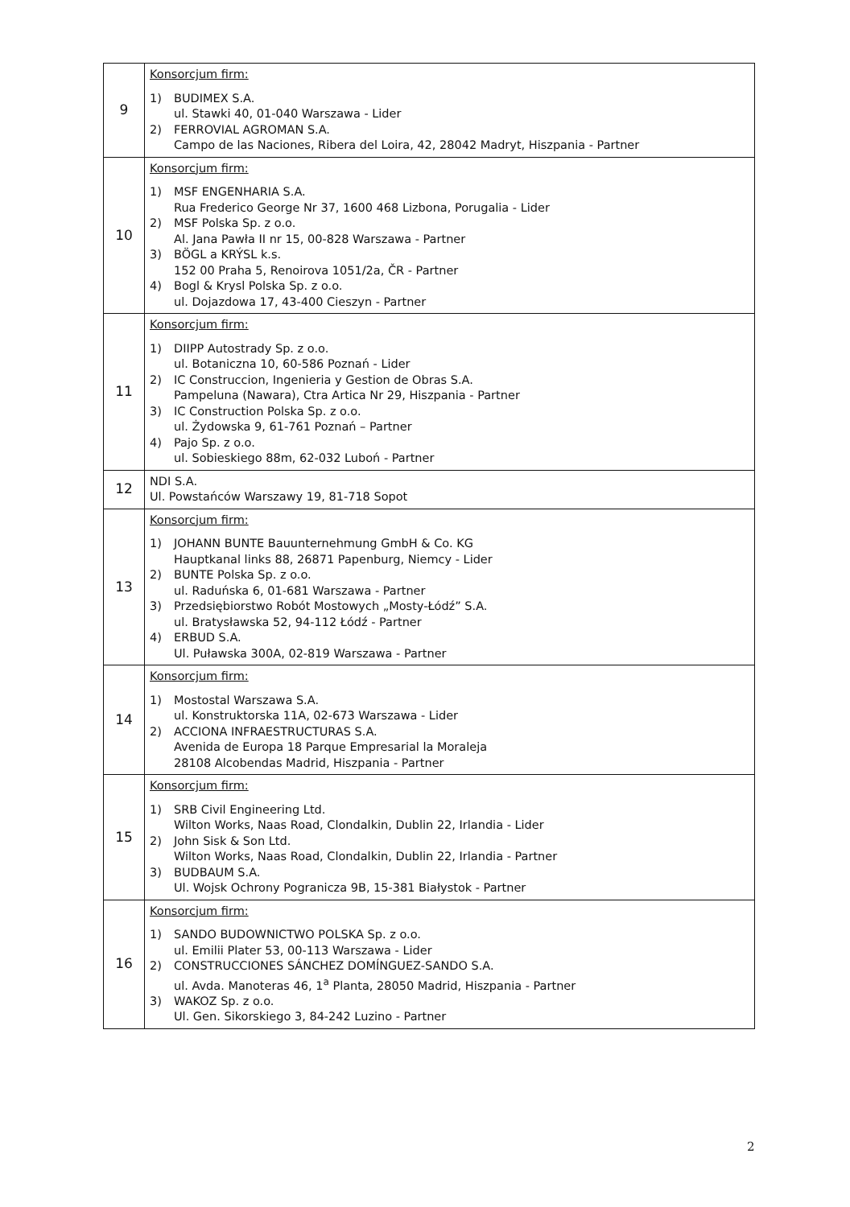| 9 | Konsorcjum firm: 1) BUDIMEX S.A. ul. Stawki 40, 01-040 Warszawa - Lider 2) FERROVIAL AGROMAN S.A. Campo de las Naciones, Ribera del Loira, 42, 28042 Madryt, Hiszpania - Partner |
| 10 | Konsorcjum firm: 1) MSF ENGENHARIA S.A. Rua Frederico George Nr 37, 1600 468 Lizbona, Porugalia - Lider 2) MSF Polska Sp. z o.o. Al. Jana Pawła II nr 15, 00-828 Warszawa - Partner 3) BÖGL a KRÝSL k.s. 152 00 Praha 5, Renoirova 1051/2a, ČR - Partner 4) Bogl & Krysl Polska Sp. z o.o. ul. Dojazdowa 17, 43-400 Cieszyn - Partner |
| 11 | Konsorcjum firm: 1) DIIPP Autostrady Sp. z o.o. ul. Botaniczna 10, 60-586 Poznań - Lider 2) IC Construccion, Ingenieria y Gestion de Obras S.A. Pampeluna (Nawara), Ctra Artica Nr 29, Hiszpania - Partner 3) IC Construction Polska Sp. z o.o. ul. Żydowska 9, 61-761 Poznań – Partner 4) Pajo Sp. z o.o. ul. Sobieskiego 88m, 62-032 Luboń - Partner |
| 12 | NDI S.A. Ul. Powstańców Warszawy 19, 81-718 Sopot |
| 13 | Konsorcjum firm: 1) JOHANN BUNTE Bauunternehmung GmbH & Co. KG Hauptkanal links 88, 26871 Papenburg, Niemcy - Lider 2) BUNTE Polska Sp. z o.o. ul. Raduńska 6, 01-681 Warszawa - Partner 3) Przedsiębiorstwo Robót Mostowych „Mosty-Łódź” S.A. ul. Bratysławska 52, 94-112 Łódź - Partner 4) ERBUD S.A. Ul. Puławska 300A, 02-819 Warszawa - Partner |
| 14 | Konsorcjum firm: 1) Mostostal Warszawa S.A. ul. Konstruktorska 11A, 02-673 Warszawa - Lider 2) ACCIONA INFRAESTRUCTURAS S.A. Avenida de Europa 18 Parque Empresarial la Moraleja 28108 Alcobendas Madrid, Hiszpania - Partner |
| 15 | Konsorcjum firm: 1) SRB Civil Engineering Ltd. Wilton Works, Naas Road, Clondalkin, Dublin 22, Irlandia - Lider 2) John Sisk & Son Ltd. Wilton Works, Naas Road, Clondalkin, Dublin 22, Irlandia - Partner 3) BUDBAUM S.A. Ul. Wojsk Ochrony Pogranicza 9B, 15-381 Białystok - Partner |
| 16 | Konsorcjum firm: 1) SANDO BUDOWNICTWO POLSKA Sp. z o.o. ul. Emilii Plater 53, 00-113 Warszawa - Lider 2) CONSTRUCCIONES SÁNCHEZ DOMÍNGUEZ-SANDO S.A. ul. Avda. Manoteras 46, 1<sup>a</sup> Planta, 28050 Madrid, Hiszpania - Partner 3) WAKOZ Sp. z o.o. Ul. Gen. Sikorskiego 3, 84-242 Luzino - Partner |
2